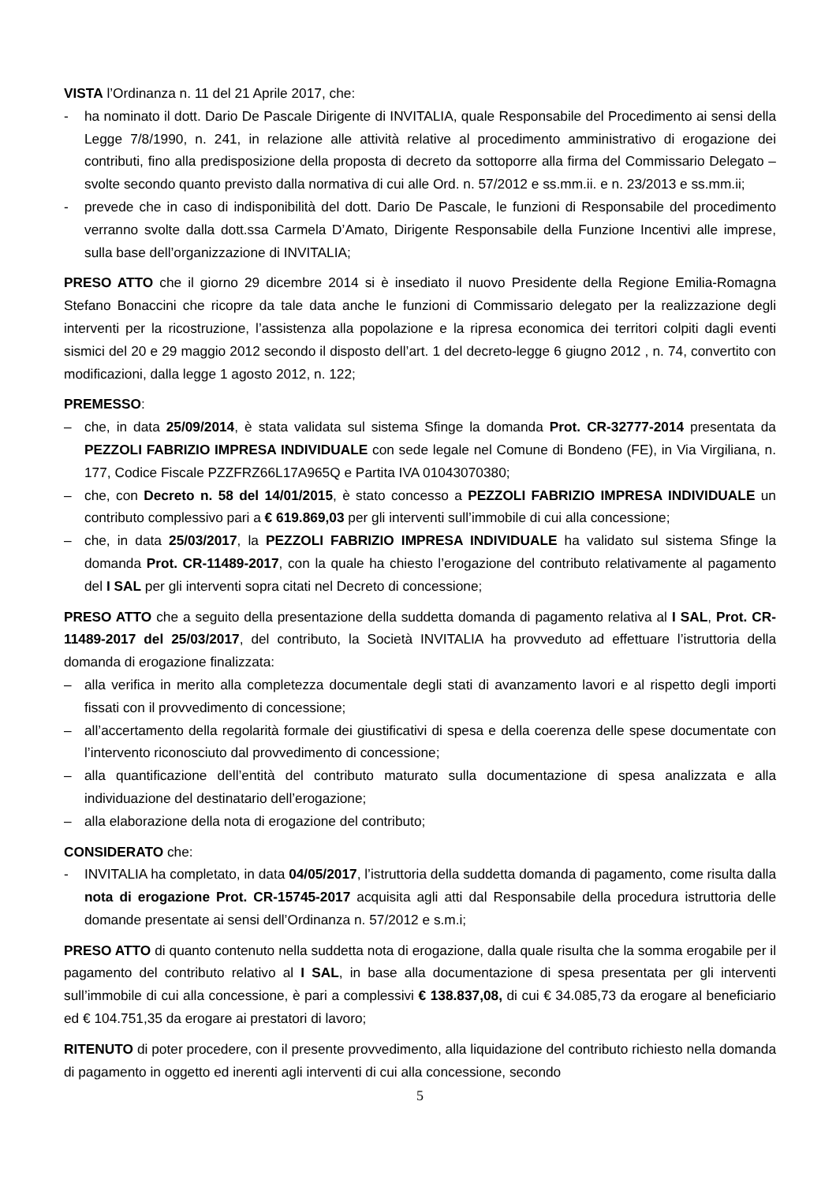VISTA l’Ordinanza n. 11 del 21 Aprile 2017, che:
- ha nominato il dott. Dario De Pascale Dirigente di INVITALIA, quale Responsabile del Procedimento ai sensi della Legge 7/8/1990, n. 241, in relazione alle attività relative al procedimento amministrativo di erogazione dei contributi, fino alla predisposizione della proposta di decreto da sottoporre alla firma del Commissario Delegato – svolte secondo quanto previsto dalla normativa di cui alle Ord. n. 57/2012 e ss.mm.ii. e n. 23/2013 e ss.mm.ii;
- prevede che in caso di indisponibilità del dott. Dario De Pascale, le funzioni di Responsabile del procedimento verranno svolte dalla dott.ssa Carmela D’Amato, Dirigente Responsabile della Funzione Incentivi alle imprese, sulla base dell’organizzazione di INVITALIA;
PRESO ATTO che il giorno 29 dicembre 2014 si è insediato il nuovo Presidente della Regione Emilia-Romagna Stefano Bonaccini che ricopre da tale data anche le funzioni di Commissario delegato per la realizzazione degli interventi per la ricostruzione, l’assistenza alla popolazione e la ripresa economica dei territori colpiti dagli eventi sismici del 20 e 29 maggio 2012 secondo il disposto dell’art. 1 del decreto-legge 6 giugno 2012 , n. 74, convertito con modificazioni, dalla legge 1 agosto 2012, n. 122;
PREMESSO:
– che, in data 25/09/2014, è stata validata sul sistema Sfinge la domanda Prot. CR-32777-2014 presentata da PEZZOLI FABRIZIO IMPRESA INDIVIDUALE con sede legale nel Comune di Bondeno (FE), in Via Virgiliana, n. 177, Codice Fiscale PZZFRZ66L17A965Q e Partita IVA 01043070380;
– che, con Decreto n. 58 del 14/01/2015, è stato concesso a PEZZOLI FABRIZIO IMPRESA INDIVIDUALE un contributo complessivo pari a € 619.869,03 per gli interventi sull’immobile di cui alla concessione;
– che, in data 25/03/2017, la PEZZOLI FABRIZIO IMPRESA INDIVIDUALE ha validato sul sistema Sfinge la domanda Prot. CR-11489-2017, con la quale ha chiesto l’erogazione del contributo relativamente al pagamento del I SAL per gli interventi sopra citati nel Decreto di concessione;
PRESO ATTO che a seguito della presentazione della suddetta domanda di pagamento relativa al I SAL, Prot. CR-11489-2017 del 25/03/2017, del contributo, la Società INVITALIA ha provveduto ad effettuare l’istruttoria della domanda di erogazione finalizzata:
– alla verifica in merito alla completezza documentale degli stati di avanzamento lavori e al rispetto degli importi fissati con il provvedimento di concessione;
– all’accertamento della regolarità formale dei giustificativi di spesa e della coerenza delle spese documentate con l’intervento riconosciuto dal provvedimento di concessione;
– alla quantificazione dell’entità del contributo maturato sulla documentazione di spesa analizzata e alla individuazione del destinatario dell’erogazione;
– alla elaborazione della nota di erogazione del contributo;
CONSIDERATO che:
- INVITALIA ha completato, in data 04/05/2017, l’istruttoria della suddetta domanda di pagamento, come risulta dalla nota di erogazione Prot. CR-15745-2017 acquisita agli atti dal Responsabile della procedura istruttoria delle domande presentate ai sensi dell’Ordinanza n. 57/2012 e s.m.i;
PRESO ATTO di quanto contenuto nella suddetta nota di erogazione, dalla quale risulta che la somma erogabile per il pagamento del contributo relativo al I SAL, in base alla documentazione di spesa presentata per gli interventi sull’immobile di cui alla concessione, è pari a complessivi € 138.837,08, di cui € 34.085,73 da erogare al beneficiario ed € 104.751,35 da erogare ai prestatori di lavoro;
RITENUTO di poter procedere, con il presente provvedimento, alla liquidazione del contributo richiesto nella domanda di pagamento in oggetto ed inerenti agli interventi di cui alla concessione, secondo
5